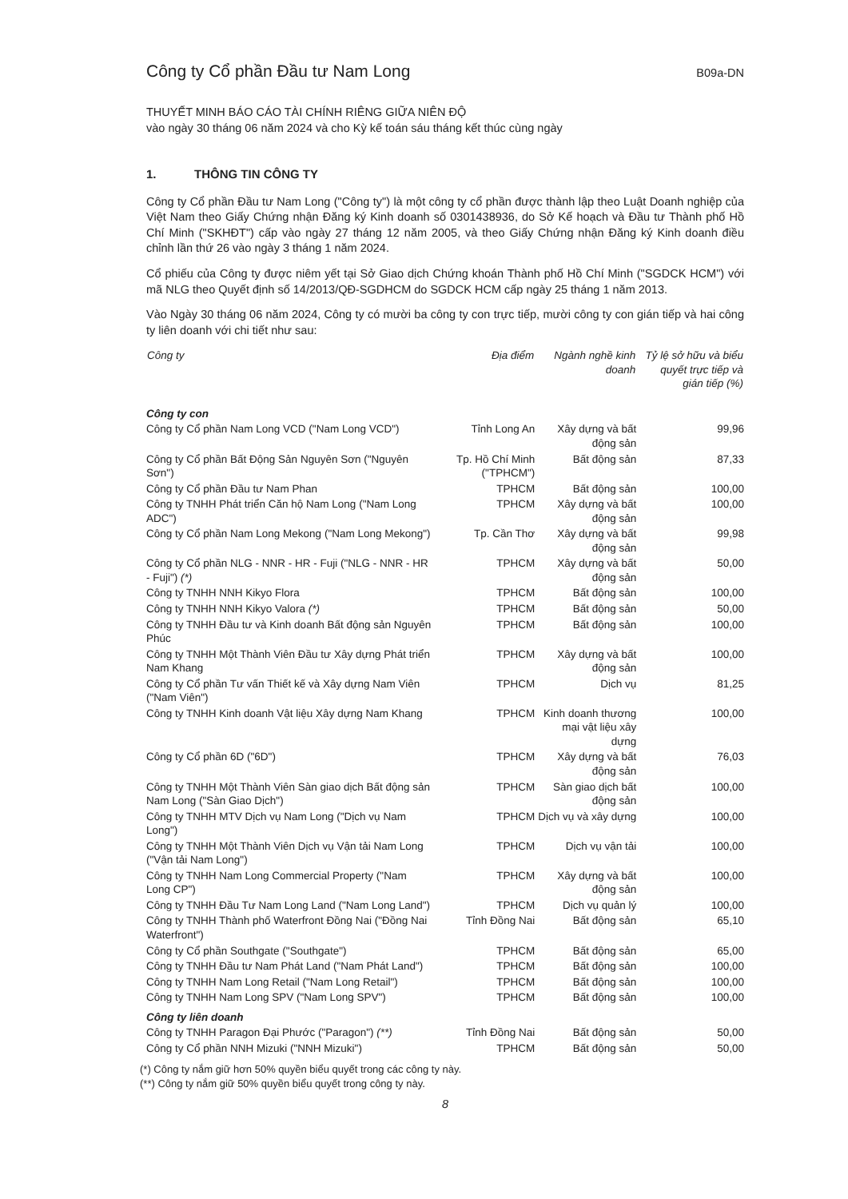Công ty Cổ phần Đầu tư Nam Long
B09a-DN
THUYẾT MINH BÁO CÁO TÀI CHÍNH RIÊNG GIỮA NIÊN ĐỘ
vào ngày 30 tháng 06 năm 2024 và cho Kỳ kế toán sáu tháng kết thúc cùng ngày
1. THÔNG TIN CÔNG TY
Công ty Cổ phần Đầu tư Nam Long ("Công ty") là một công ty cổ phần được thành lập theo Luật Doanh nghiệp của Việt Nam theo Giấy Chứng nhận Đăng ký Kinh doanh số 0301438936, do Sở Kế hoạch và Đầu tư Thành phố Hồ Chí Minh ("SKHĐT") cấp vào ngày 27 tháng 12 năm 2005, và theo Giấy Chứng nhận Đăng ký Kinh doanh điều chỉnh lần thứ 26 vào ngày 3 tháng 1 năm 2024.
Cổ phiếu của Công ty được niêm yết tại Sở Giao dịch Chứng khoán Thành phố Hồ Chí Minh ("SGDCK HCM") với mã NLG theo Quyết định số 14/2013/QĐ-SGDHCM do SGDCK HCM cấp ngày 25 tháng 1 năm 2013.
Vào Ngày 30 tháng 06 năm 2024, Công ty có mười ba công ty con trực tiếp, mười công ty con gián tiếp và hai công ty liên doanh với chi tiết như sau:
| Công ty | Địa điểm | Ngành nghề kinh doanh | Tỷ lệ sở hữu và biểu quyết trực tiếp và gián tiếp (%) |
| --- | --- | --- | --- |
| Công ty con | | | |
| Công ty Cổ phần Nam Long VCD ("Nam Long VCD") | Tỉnh Long An | Xây dựng và bất động sản | 99,96 |
| Công ty Cổ phần Bất Động Sản Nguyên Sơn ("Nguyên Sơn") | Tp. Hồ Chí Minh ("TPHCM") | Bất động sản | 87,33 |
| Công ty Cổ phần Đầu tư Nam Phan | TPHCM | Bất động sản | 100,00 |
| Công ty TNHH Phát triển Căn hộ Nam Long ("Nam Long ADC") | TPHCM | Xây dựng và bất động sản | 100,00 |
| Công ty Cổ phần Nam Long Mekong ("Nam Long Mekong") | Tp. Cần Thơ | Xây dựng và bất động sản | 99,98 |
| Công ty Cổ phần NLG - NNR - HR - Fuji ("NLG - NNR - HR - Fuji") (*) | TPHCM | Xây dựng và bất động sản | 50,00 |
| Công ty TNHH NNH Kikyo Flora | TPHCM | Bất động sản | 100,00 |
| Công ty TNHH NNH Kikyo Valora (*) | TPHCM | Bất động sản | 50,00 |
| Công ty TNHH Đầu tư và Kinh doanh Bất động sản Nguyên Phúc | TPHCM | Bất động sản | 100,00 |
| Công ty TNHH Một Thành Viên Đầu tư Xây dựng Phát triển Nam Khang | TPHCM | Xây dựng và bất động sản | 100,00 |
| Công ty Cổ phần Tư vấn Thiết kế và Xây dựng Nam Viên ("Nam Viên") | TPHCM | Dịch vụ | 81,25 |
| Công ty TNHH Kinh doanh Vật liệu Xây dựng Nam Khang | TPHCM | Kinh doanh thương mại vật liệu xây dựng | 100,00 |
| Công ty Cổ phần 6D ("6D") | TPHCM | Xây dựng và bất động sản | 76,03 |
| Công ty TNHH Một Thành Viên Sàn giao dịch Bất động sản Nam Long ("Sàn Giao Dịch") | TPHCM | Sàn giao dịch bất động sản | 100,00 |
| Công ty TNHH MTV Dịch vụ Nam Long ("Dịch vụ Nam Long") | TPHCM | Dịch vụ và xây dựng | 100,00 |
| Công ty TNHH Một Thành Viên Dịch vụ Vận tải Nam Long ("Vận tải Nam Long") | TPHCM | Dịch vụ vận tải | 100,00 |
| Công ty TNHH Nam Long Commercial Property ("Nam Long CP") | TPHCM | Xây dựng và bất động sản | 100,00 |
| Công ty TNHH Đầu Tư Nam Long Land ("Nam Long Land") | TPHCM | Dịch vụ quản lý | 100,00 |
| Công ty TNHH Thành phố Waterfront Đồng Nai ("Đồng Nai Waterfront") | Tỉnh Đồng Nai | Bất động sản | 65,10 |
| Công ty Cổ phần Southgate ("Southgate") | TPHCM | Bất động sản | 65,00 |
| Công ty TNHH Đầu tư Nam Phát Land ("Nam Phát Land") | TPHCM | Bất động sản | 100,00 |
| Công ty TNHH Nam Long Retail ("Nam Long Retail") | TPHCM | Bất động sản | 100,00 |
| Công ty TNHH Nam Long SPV ("Nam Long SPV") | TPHCM | Bất động sản | 100,00 |
| Công ty liên doanh | | | |
| Công ty TNHH Paragon Đại Phước ("Paragon") (**) | Tỉnh Đồng Nai | Bất động sản | 50,00 |
| Công ty Cổ phần NNH Mizuki ("NNH Mizuki") | TPHCM | Bất động sản | 50,00 |
(*) Công ty nắm giữ hơn 50% quyền biểu quyết trong các công ty này.
(**) Công ty nắm giữ 50% quyền biểu quyết trong công ty này.
8